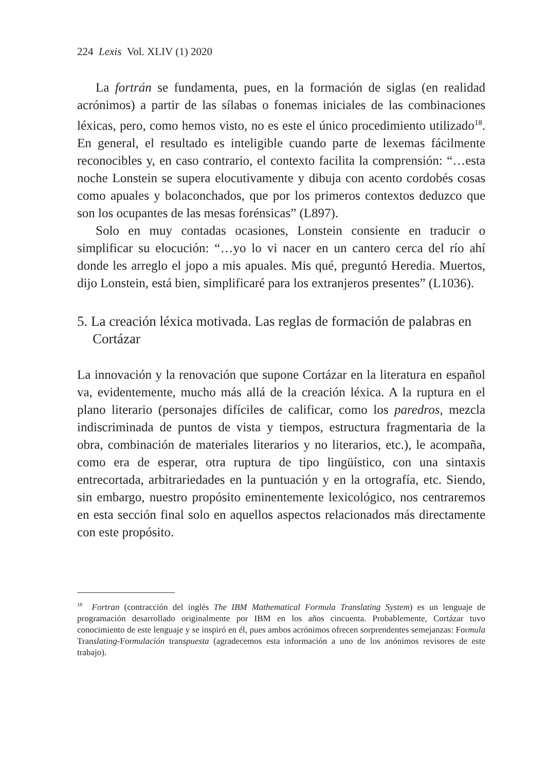224 Lexis Vol. XLIV (1) 2020
La fortrán se fundamenta, pues, en la formación de siglas (en realidad acrónimos) a partir de las sílabas o fonemas iniciales de las combinaciones léxicas, pero, como hemos visto, no es este el único procedimiento utilizado<sup>18</sup>. En general, el resultado es inteligible cuando parte de lexemas fácilmente reconocibles y, en caso contrario, el contexto facilita la comprensión: “…esta noche Lonstein se supera elocutivamente y dibuja con acento cordobés cosas como apuales y bolaconchados, que por los primeros contextos deduzco que son los ocupantes de las mesas forénsicas” (L897).
Solo en muy contadas ocasiones, Lonstein consiente en traducir o simplificar su elocución: “…yo lo vi nacer en un cantero cerca del río ahí donde les arreglo el jopo a mis apuales. Mis qué, preguntó Heredia. Muertos, dijo Lonstein, está bien, simplificaré para los extranjeros presentes” (L1036).
5. La creación léxica motivada. Las reglas de formación de palabras en Cortázar
La innovación y la renovación que supone Cortázar en la literatura en español va, evidentemente, mucho más allá de la creación léxica. A la ruptura en el plano literario (personajes difíciles de calificar, como los paredros, mezcla indiscriminada de puntos de vista y tiempos, estructura fragmentaria de la obra, combinación de materiales literarios y no literarios, etc.), le acompaña, como era de esperar, otra ruptura de tipo lingüístico, con una sintaxis entrecortada, arbitrariedades en la puntuación y en la ortografía, etc. Siendo, sin embargo, nuestro propósito eminentemente lexicológico, nos centraremos en esta sección final solo en aquellos aspectos relacionados más directamente con este propósito.
<sup>18</sup> Fortran (contracción del inglés The IBM Mathematical Formula Translating System) es un lenguaje de programación desarrollado originalmente por IBM en los años cincuenta. Probablemente, Cortázar tuvo conocimiento de este lenguaje y se inspiró en él, pues ambos acrónimos ofrecen sorprendentes semejanzas: Formula Translating-Formulación transpuesta (agradecemos esta información a uno de los anónimos revisores de este trabajo).